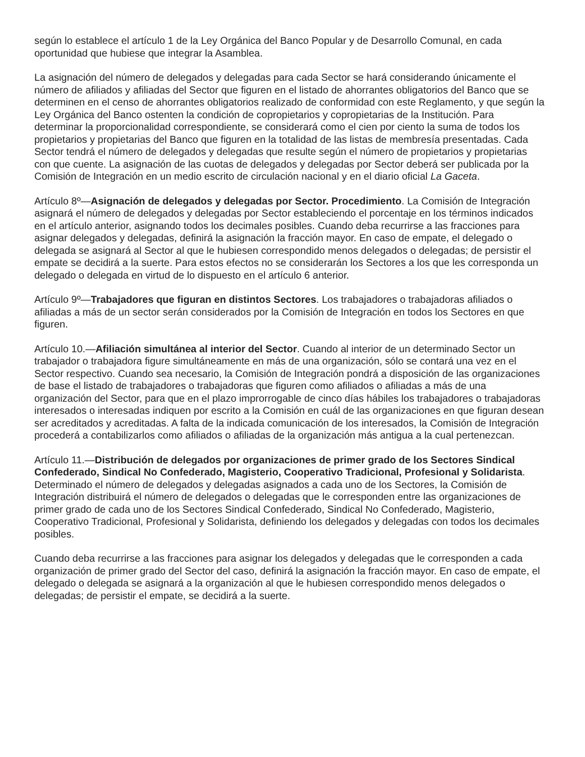según lo establece el artículo 1 de la Ley Orgánica del Banco Popular y de Desarrollo Comunal, en cada oportunidad que hubiese que integrar la Asamblea.
La asignación del número de delegados y delegadas para cada Sector se hará considerando únicamente el número de afiliados y afiliadas del Sector que figuren en el listado de ahorrantes obligatorios del Banco que se determinen en el censo de ahorrantes obligatorios realizado de conformidad con este Reglamento, y que según la Ley Orgánica del Banco ostenten la condición de copropietarios y copropietarias de la Institución. Para determinar la proporcionalidad correspondiente, se considerará como el cien por ciento la suma de todos los propietarios y propietarias del Banco que figuren en la totalidad de las listas de membresía presentadas. Cada Sector tendrá el número de delegados y delegadas que resulte según el número de propietarios y propietarias con que cuente. La asignación de las cuotas de delegados y delegadas por Sector deberá ser publicada por la Comisión de Integración en un medio escrito de circulación nacional y en el diario oficial La Gaceta.
Artículo 8º—Asignación de delegados y delegadas por Sector. Procedimiento. La Comisión de Integración asignará el número de delegados y delegadas por Sector estableciendo el porcentaje en los términos indicados en el artículo anterior, asignando todos los decimales posibles. Cuando deba recurrirse a las fracciones para asignar delegados y delegadas, definirá la asignación la fracción mayor. En caso de empate, el delegado o delegada se asignará al Sector al que le hubiesen correspondido menos delegados o delegadas; de persistir el empate se decidirá a la suerte. Para estos efectos no se considerarán los Sectores a los que les corresponda un delegado o delegada en virtud de lo dispuesto en el artículo 6 anterior.
Artículo 9º—Trabajadores que figuran en distintos Sectores. Los trabajadores o trabajadoras afiliados o afiliadas a más de un sector serán considerados por la Comisión de Integración en todos los Sectores en que figuren.
Artículo 10.—Afiliación simultánea al interior del Sector. Cuando al interior de un determinado Sector un trabajador o trabajadora figure simultáneamente en más de una organización, sólo se contará una vez en el Sector respectivo. Cuando sea necesario, la Comisión de Integración pondrá a disposición de las organizaciones de base el listado de trabajadores o trabajadoras que figuren como afiliados o afiliadas a más de una organización del Sector, para que en el plazo improrrogable de cinco días hábiles los trabajadores o trabajadoras interesados o interesadas indiquen por escrito a la Comisión en cuál de las organizaciones en que figuran desean ser acreditados y acreditadas. A falta de la indicada comunicación de los interesados, la Comisión de Integración procederá a contabilizarlos como afiliados o afiliadas de la organización más antigua a la cual pertenezcan.
Artículo 11.—Distribución de delegados por organizaciones de primer grado de los Sectores Sindical Confederado, Sindical No Confederado, Magisterio, Cooperativo Tradicional, Profesional y Solidarista. Determinado el número de delegados y delegadas asignados a cada uno de los Sectores, la Comisión de Integración distribuirá el número de delegados o delegadas que le corresponden entre las organizaciones de primer grado de cada uno de los Sectores Sindical Confederado, Sindical No Confederado, Magisterio, Cooperativo Tradicional, Profesional y Solidarista, definiendo los delegados y delegadas con todos los decimales posibles.
Cuando deba recurrirse a las fracciones para asignar los delegados y delegadas que le corresponden a cada organización de primer grado del Sector del caso, definirá la asignación la fracción mayor. En caso de empate, el delegado o delegada se asignará a la organización al que le hubiesen correspondido menos delegados o delegadas; de persistir el empate, se decidirá a la suerte.